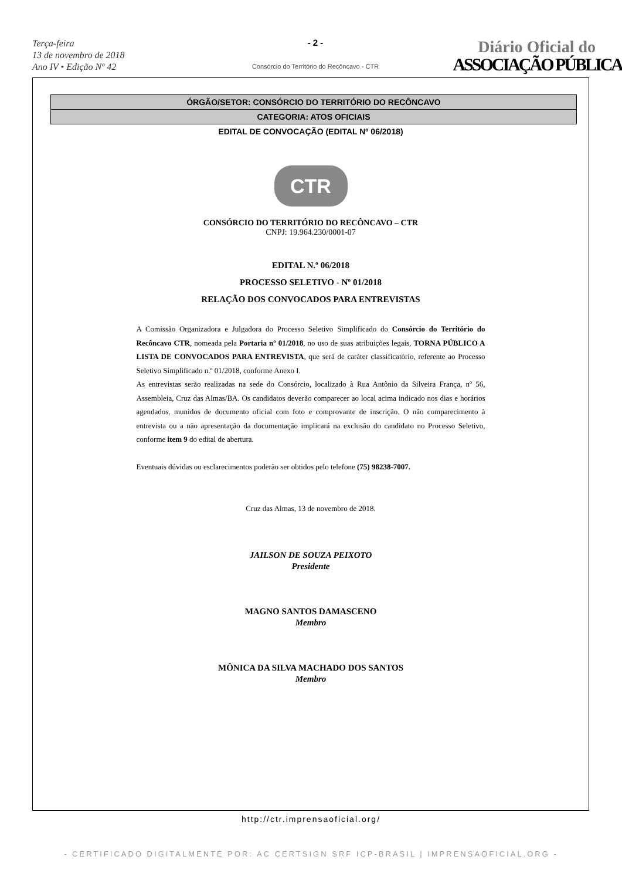Terça-feira
13 de novembro de 2018
Ano IV • Edição Nº 42
- 2 -
Consórcio do Território do Recôncavo - CTR
Diário Oficial do
ASSOCIAÇÃO PÚBLICA
ÓRGÃO/SETOR: CONSÓRCIO DO TERRITÓRIO DO RECÔNCAVO
CATEGORIA: ATOS OFICIAIS
EDITAL DE CONVOCAÇÃO (EDITAL Nº 06/2018)
CTR
CONSÓRCIO DO TERRITÓRIO DO RECÔNCAVO – CTR
CNPJ: 19.964.230/0001-07
EDITAL N.º 06/2018
PROCESSO SELETIVO - Nº 01/2018
RELAÇÃO DOS CONVOCADOS PARA ENTREVISTAS
A Comissão Organizadora e Julgadora do Processo Seletivo Simplificado do Consórcio do Território do Recôncavo CTR, nomeada pela Portaria nº 01/2018, no uso de suas atribuições legais, TORNA PÚBLICO A LISTA DE CONVOCADOS PARA ENTREVISTA, que será de caráter classificatório, referente ao Processo Seletivo Simplificado n.º 01/2018, conforme Anexo I.
As entrevistas serão realizadas na sede do Consórcio, localizado à Rua Antônio da Silveira França, nº 56, Assembleia, Cruz das Almas/BA. Os candidatos deverão comparecer ao local acima indicado nos dias e horários agendados, munidos de documento oficial com foto e comprovante de inscrição. O não comparecimento à entrevista ou a não apresentação da documentação implicará na exclusão do candidato no Processo Seletivo, conforme item 9 do edital de abertura.
Eventuais dúvidas ou esclarecimentos poderão ser obtidos pelo telefone (75) 98238-7007.
Cruz das Almas, 13 de novembro de 2018.
JAILSON DE SOUZA PEIXOTO
Presidente
MAGNO SANTOS DAMASCENO
Membro
MÔNICA DA SILVA MACHADO DOS SANTOS
Membro
http://ctr.imprensaoficial.org/
- CERTIFICADO DIGITALMENTE POR: AC CERTSIGN SRF ICP-BRASIL | IMPRENSAOFICIAL.ORG -